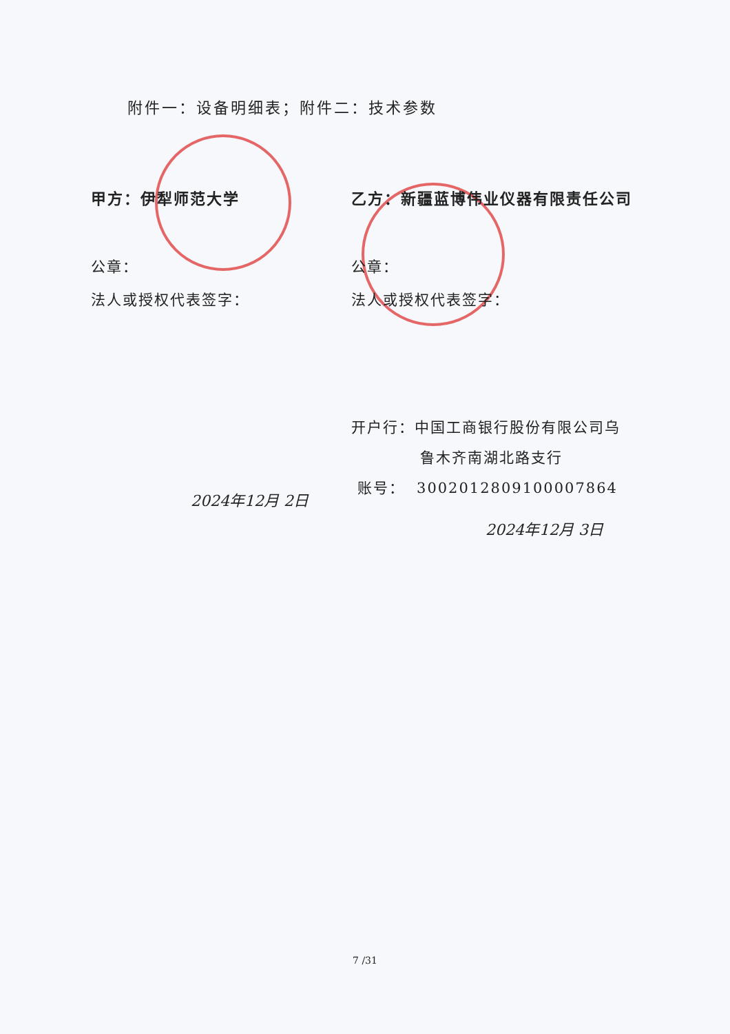附件一：设备明细表；附件二：技术参数
甲方：伊犁师范大学
公章：
法人或授权代表签字：
2024年12月 2日
乙方：新疆蓝博伟业仪器有限责任公司
公章：
法人或授权代表签字：
开户行：中国工商银行股份有限公司乌
鲁木齐南湖北路支行
账号： 3002012809100007864
2024年12月 3日
7 /31